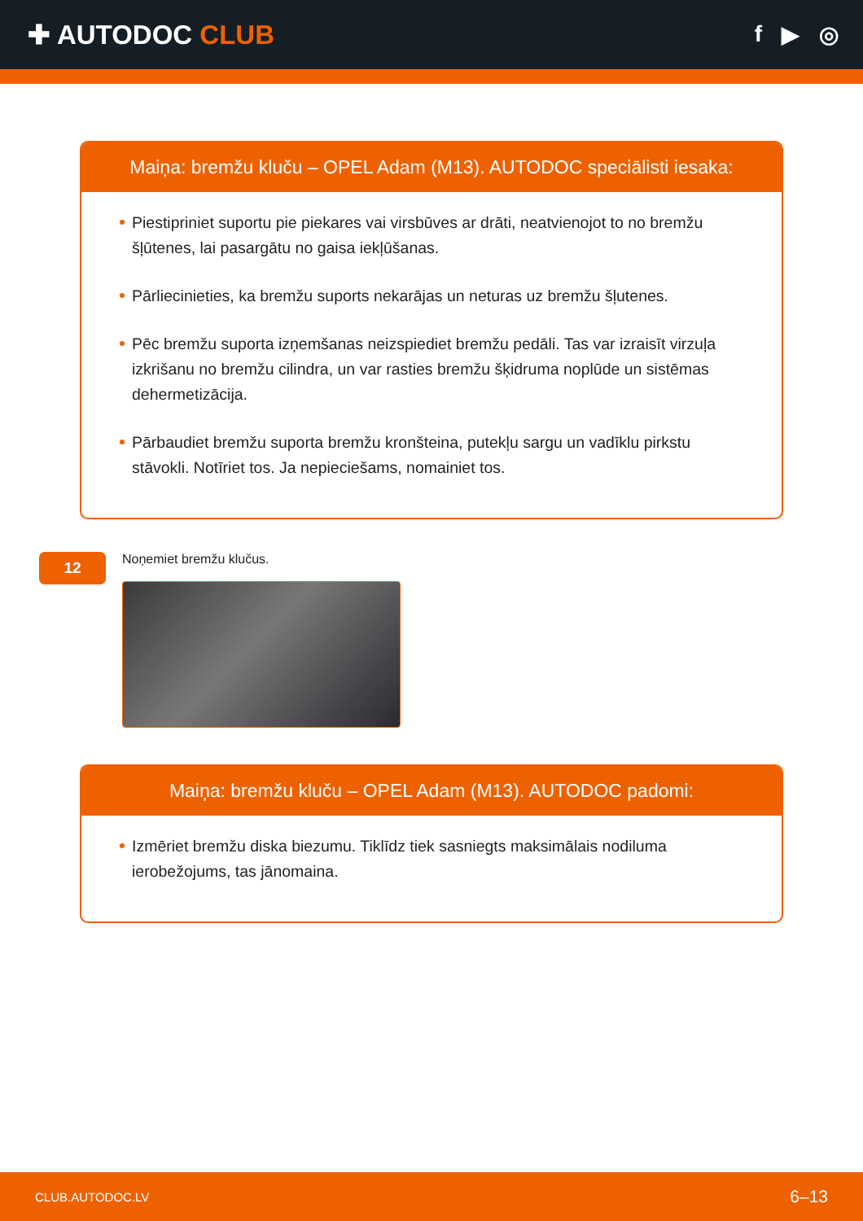✚ AUTODOC CLUB
f ▶ ◎
Maiņa: bremžu kluču – OPEL Adam (M13). AUTODOC speciālisti iesaka:
Piestipriniet suportu pie piekares vai virsbūves ar drāti, neatvienojot to no bremžu šļūtenes, lai pasargātu no gaisa iekļūšanas.
Pārliecinieties, ka bremžu suports nekarājas un neturas uz bremžu šļutenes.
Pēc bremžu suporta izņemšanas neizspiediet bremžu pedāli. Tas var izraisīt virzuļa izkrišanu no bremžu cilindra, un var rasties bremžu šķidruma noplūde un sistēmas dehermetizācija.
Pārbaudiet bremžu suporta bremžu kronšteina, putekļu sargu un vadīklu pirkstu stāvokli. Notīriet tos. Ja nepieciešams, nomainiet tos.
12
Noņemiet bremžu klučus.
Maiņa: bremžu kluču – OPEL Adam (M13). AUTODOC padomi:
Izmēriet bremžu diska biezumu. Tiklīdz tiek sasniegts maksimālais nodiluma ierobežojums, tas jānomaina.
CLUB.AUTODOC.LV 6–13